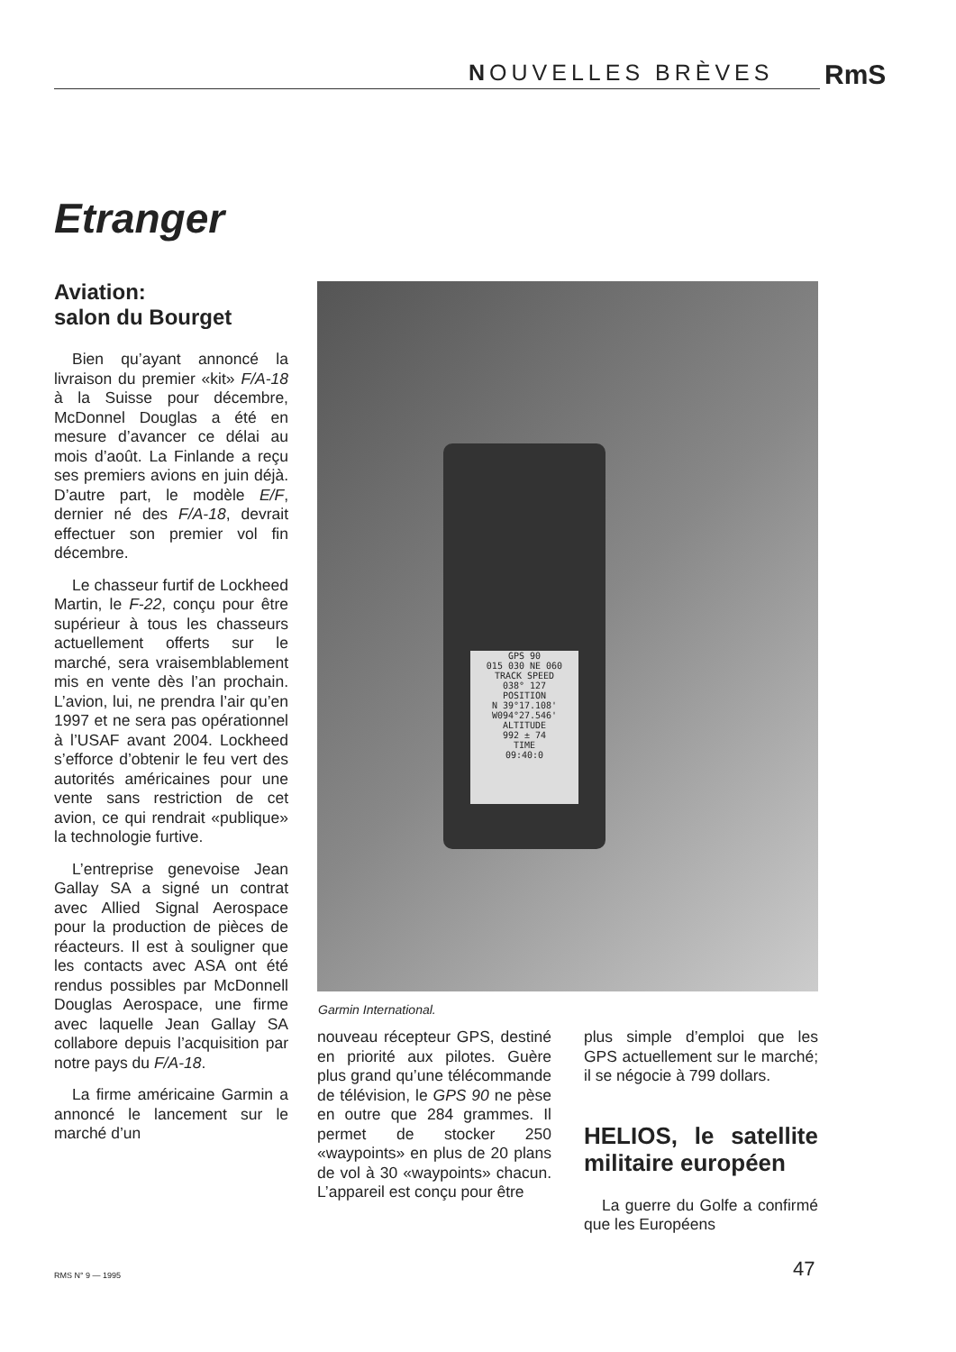NOUVELLES BRÈVES RmS
Etranger
Aviation:
salon du Bourget
Bien qu’ayant annoncé la livraison du premier «kit» F/A-18 à la Suisse pour décembre, McDonnel Douglas a été en mesure d’avancer ce délai au mois d’août. La Finlande a reçu ses premiers avions en juin déjà. D’autre part, le modèle E/F, dernier né des F/A-18, devrait effectuer son premier vol fin décembre.
Le chasseur furtif de Lockheed Martin, le F-22, conçu pour être supérieur à tous les chasseurs actuellement offerts sur le marché, sera vraisemblablement mis en vente dès l’an prochain. L’avion, lui, ne prendra l’air qu’en 1997 et ne sera pas opérationnel à l’USAF avant 2004. Lockheed s’efforce d’obtenir le feu vert des autorités américaines pour une vente sans restriction de cet avion, ce qui rendrait «publique» la technologie furtive.
L’entreprise genevoise Jean Gallay SA a signé un contrat avec Allied Signal Aerospace pour la production de pièces de réacteurs. Il est à souligner que les contacts avec ASA ont été rendus possibles par McDonnell Douglas Aerospace, une firme avec laquelle Jean Gallay SA collabore depuis l’acquisition par notre pays du F/A-18.
La firme américaine Garmin a annoncé le lancement sur le marché d’un
GPS 90
015 030 NE 060
TRACK SPEED
038° 127
POSITION
N 39°17.108'
W094°27.546'
ALTITUDE
992 ± 74
TIME
09:40:0
Garmin International.
nouveau récepteur GPS, destiné en priorité aux pilotes. Guère plus grand qu’une télécommande de télévision, le GPS 90 ne pèse en outre que 284 grammes. Il permet de stocker 250 «waypoints» en plus de 20 plans de vol à 30 «waypoints» chacun. L’appareil est conçu pour être
plus simple d’emploi que les GPS actuellement sur le marché; il se négocie à 799 dollars.
HELIOS, le satellite militaire européen
La guerre du Golfe a confirmé que les Européens
RMS N° 9 — 1995 47